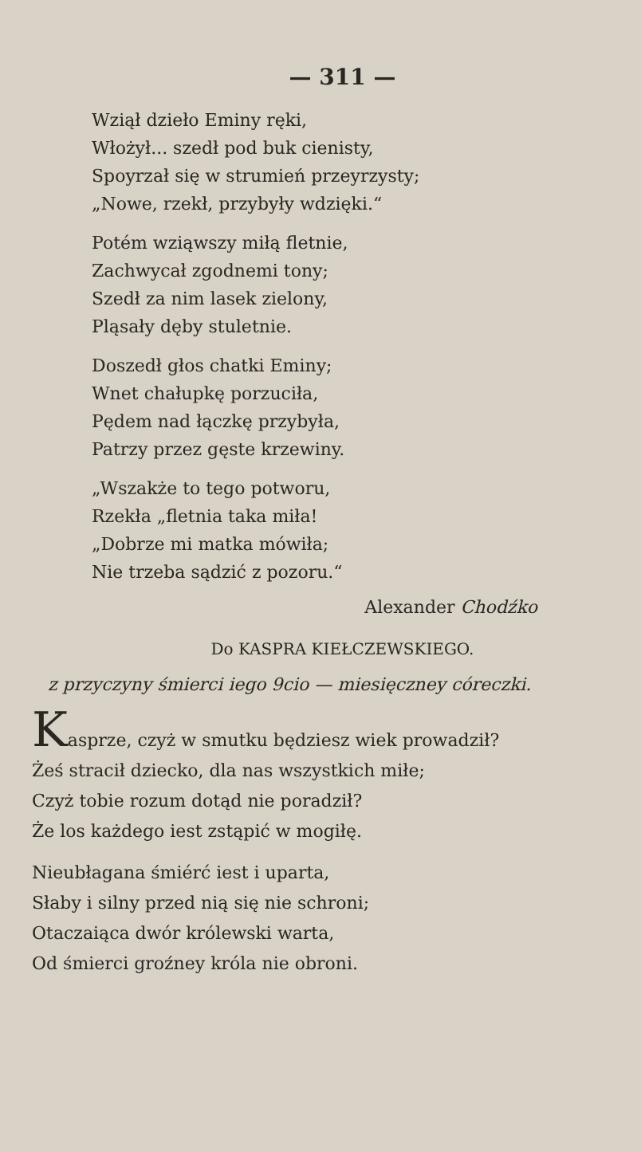— 311 —
Wziął dzieło Eminy ręki,
Włożył... szedł pod buk cienisty,
Spoyrzał się w strumień przeyrzysty;
„Nowe, rzekł, przybyły wdzięki.“
Potém wziąwszy miłą fletnie,
Zachwycał zgodnemi tony;
Szedł za nim lasek zielony,
Pląsały dęby stuletnie.
Doszedł głos chatki Eminy;
Wnet chałupkę porzuciła,
Pędem nad łączkę przybyła,
Patrzy przez gęste krzewiny.
„Wszakże to tego potworu,
Rzekła „fletnia taka miła!
„Dobrze mi matka mówiła;
Nie trzeba sądzić z pozoru.“
Alexander Chodźko
Do KASPRA KIEŁCZEWSKIEGO.
z przyczyny śmierci iego 9cio — miesięczney córeczki.
Kasprze, czyż w smutku będziesz wiek prowadził?
Żeś stracił dziecko, dla nas wszystkich miłe;
Czyż tobie rozum dotąd nie poradził?
Że los każdego iest zstąpić w mogiłę.
Nieubłagana śmiérć iest i uparta,
Słaby i silny przed nią się nie schroni;
Otaczaiąca dwór królewski warta,
Od śmierci groźney króla nie obroni.